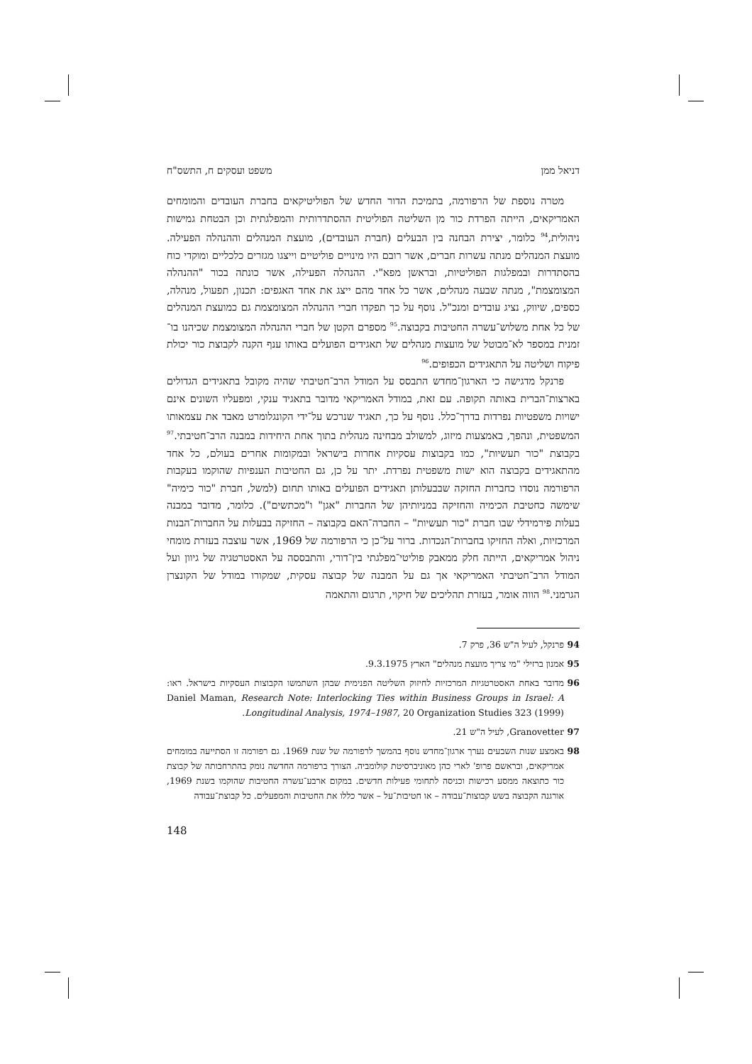דניאל ממן משפט ועסקים ח, התשס"ח
מטרה נוספת של הרפורמה, בתמיכת הדור החדש של הפוליטיקאים בחברת העובדים והמומחים האמריקאים, הייתה הפרדת כור מן השליטה הפוליטית ההסתדרותית והמפלגתית וכן הבטחת גמישות ניהולית,<sup>94</sup> כלומר, יצירת הבחנה בין הבעלים (חברת העובדים), מועצת המנהלים וההנהלה הפעילה. מועצת המנהלים מנתה עשרות חברים, אשר רובם היו מינויים פוליטיים וייצגו מגזרים כלכליים ומוקדי כוח בהסתדרות ובמפלגות הפוליטיות, ובראשן מפא"י. ההנהלה הפעילה, אשר כונתה בכור "ההנהלה המצומצמת", מנתה שבעה מנהלים, אשר כל אחד מהם ייצג את אחד האגפים: תכנון, תפעול, מנהלה, כספים, שיווק, נציג עובדים ומנכ"ל. נוסף על כך תפקדו חברי ההנהלה המצומצמת גם כמועצת המנהלים של כל אחת משלוש־עשרה החטיבות בקבוצה.<sup>95</sup> מספרם הקטן של חברי ההנהלה המצומצמת שכיהנו בו־זמנית במספר לא־מבוטל של מועצות מנהלים של תאגידים הפועלים באותו ענף הקנה לקבוצת כור יכולת פיקוח ושליטה על התאגידים הכפופים.<sup>96</sup>
פרנקל מדגישה כי הארגון־מחדש התבסס על המודל הרב־חטיבתי שהיה מקובל בתאגידים הגדולים בארצות־הברית באותה תקופה. עם זאת, במודל האמריקאי מדובר בתאגיד ענקי, ומפעליו השונים אינם ישויות משפטיות נפרדות בדרך־כלל. נוסף על כך, תאגיד שנרכש על־ידי הקונגלומרט מאבד את עצמאותו המשפטית, ונהפך, באמצעות מיזוג, למשולב מבחינה מנהלית בתוך אחת היחידות במבנה הרב־חטיבתי.<sup>97</sup> בקבוצת "כור תעשיות", כמו בקבוצות עסקיות אחרות בישראל ובמקומות אחרים בעולם, כל אחד מהתאגידים בקבוצה הוא ישות משפטית נפרדת. יתר על כן, גם החטיבות הענפיות שהוקמו בעקבות הרפורמה נוסדו כחברות החזקה שבבעלותן תאגידים הפועלים באותו תחום (למשל, חברת "כור כימיה" שימשה כחטיבת הכימיה והחזיקה במניותיהן של החברות "אגן" ו"מכתשים"). כלומר, מדובר במבנה בעלות פירמידלי שבו חברת "כור תעשיות" – החברה־האם בקבוצה – החזיקה בבעלות על החברות־הבנות המרכזיות, ואלה החזיקו בחברות־הנכדות. ברור על־כן כי הרפורמה של 1969, אשר עוצבה בעזרת מומחי ניהול אמריקאים, הייתה חלק ממאבק פוליטי־מפלגתי בין־דורי, והתבססה על האסטרטגיה של גיוון ועל המודל הרב־חטיבתי האמריקאי אך גם על המבנה של קבוצה עסקית, שמקורו במודל של הקונצרן הגרמני.<sup>98</sup> הווה אומר, בעזרת תהליכים של חיקוי, תרגום והתאמה
94 פרנקל, לעיל ה"ש 36, פרק 7.
95 אמנון ברזילי "מי צריך מועצת מנהלים" הארץ 9.3.1975.
96 מדובר באחת האסטרטגיות המרכזיות לחיזוק השליטה הפנימית שבהן השתמשו הקבוצות העסקיות בישראל. ראו: Daniel Maman, Research Note: Interlocking Ties within Business Groups in Israel: A Longitudinal Analysis, 1974–1987, 20 Organization Studies 323 (1999).
97 Granovetter, לעיל ה"ש 21.
98 באמצע שנות השבעים נערך ארגון־מחדש נוסף בהמשך לרפורמה של שנת 1969. גם רפורמה זו הסתייעה במומחים אמריקאים, ובראשם פרופ' לארי כהן מאוניברסיטת קולומביה. הצורך ברפורמה החדשה נומק בהתרחבותה של קבוצת כור כתוצאה ממסע רכישות וכניסה לתחומי פעילות חדשים. במקום ארבע־עשרה החטיבות שהוקמו בשנת 1969, אורגנה הקבוצה בשש קבוצות־עבודה – או חטיבות־על – אשר כללו את החטיבות והמפעלים. כל קבוצת־עבודה
148